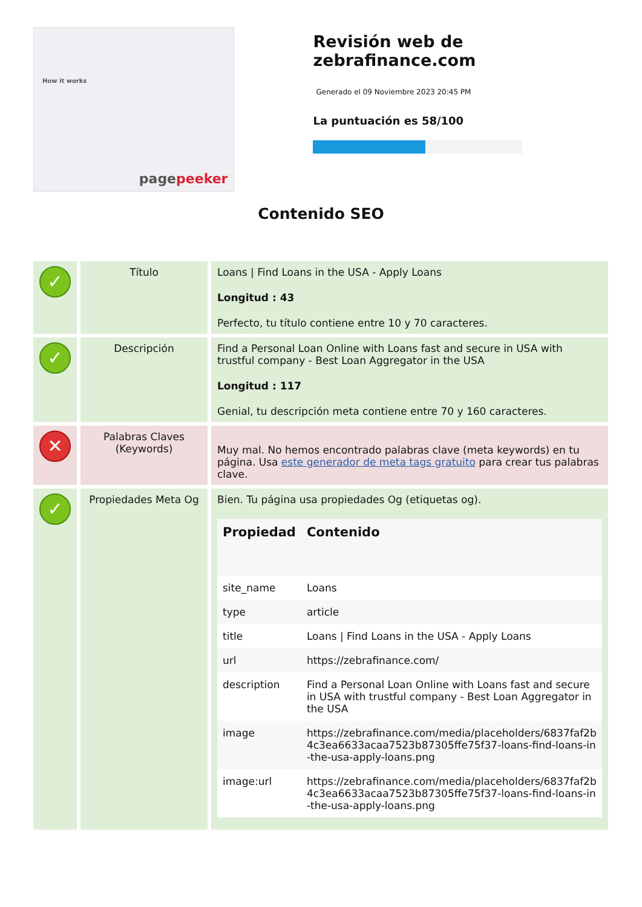How it works
pagepeeker
Revisión web de zebrafinance.com
Generado el 09 Noviembre 2023 20:45 PM
La puntuación es 58/100
Contenido SEO
| ✓ | Título | Loans / Find Loans in the USA - Apply Loans Longitud : 43 Perfecto, tu título contiene entre 10 y 70 caracteres. |
| ✓ | Descripción | Find a Personal Loan Online with Loans fast and secure in USA with trustful company - Best Loan Aggregator in the USA Longitud : 117 Genial, tu descripción meta contiene entre 70 y 160 caracteres. |
| ✕ | Palabras Claves (Keywords) | Muy mal. No hemos encontrado palabras clave (meta keywords) en tu página. Usa este generador de meta tags gratuito para crear tus palabras clave. |
| ✓ | Propiedades Meta Og | Bien. Tu página usa propiedades Og (etiquetas og). / Propiedad / Contenido / / --- / --- / / site_name / Loans / / type / article / / title / Loans / Find Loans in the USA - Apply Loans / / url / https://zebrafinance.com/ / / description / Find a Personal Loan Online with Loans fast and secure in USA with trustful company - Best Loan Aggregator in the USA / / image / https://zebrafinance.com/media/placeholders/6837faf2b4c3ea6633acaa7523b87305ffe75f37-loans-find-loans-in-the-usa-apply-loans.png / / image:url / https://zebrafinance.com/media/placeholders/6837faf2b4c3ea6633acaa7523b87305ffe75f37-loans-find-loans-in-the-usa-apply-loans.png / |